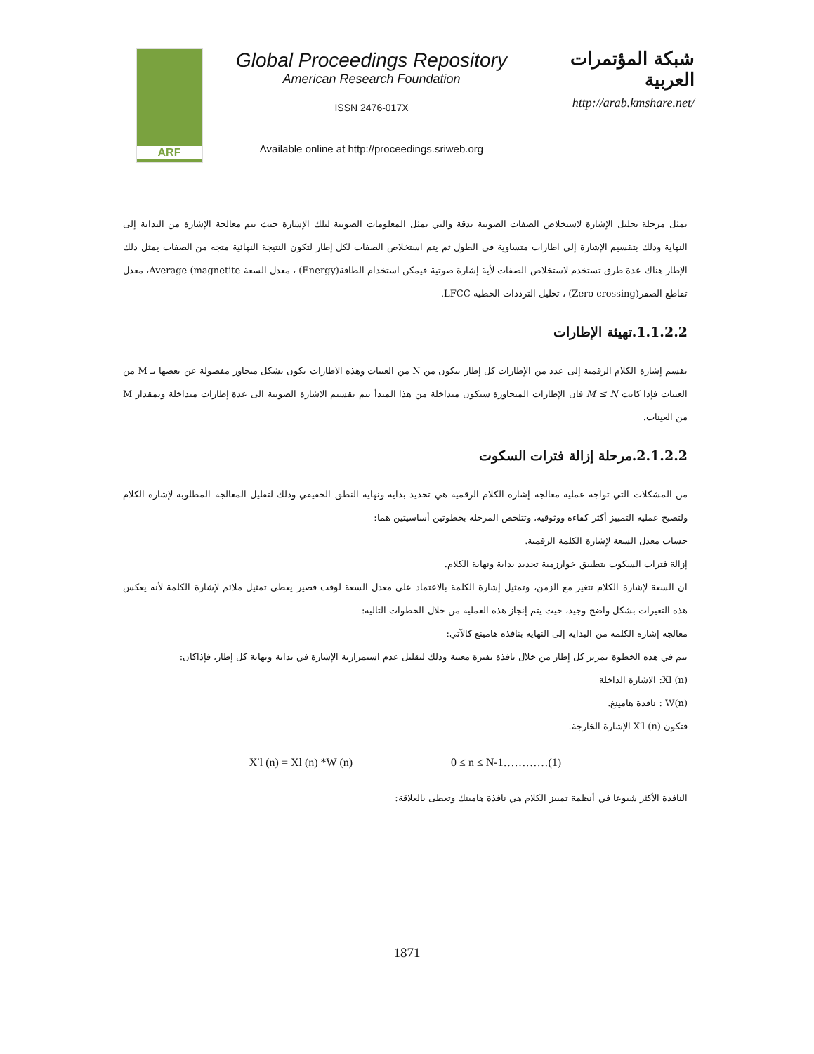ARF
Global Proceedings Repository
American Research Foundation
ISSN 2476-017X
Available online at http://proceedings.sriweb.org
شبكة المؤتمرات العربية
http://arab.kmshare.net/
تمثل مرحلة تحليل الإشارة لاستخلاص الصفات الصوتية بدقة والتي تمثل المعلومات الصوتية لتلك الإشارة حيث يتم معالجة الإشارة من البداية إلى النهاية وذلك بتقسيم الإشارة إلى اطارات متساوية في الطول ثم يتم استخلاص الصفات لكل إطار لتكون النتيجة النهائية متجه من الصفات يمثل ذلك الإطار هناك عدة طرق تستخدم لاستخلاص الصفات لأية إشارة صوتية فيمكن استخدام الطاقة(Energy) ، معدل السعة Average (magnetite، معدل تقاطع الصفر(Zero crossing) ، تحليل الترددات الخطية LFCC.
1.1.2.2.تهيئة الإطارات
تقسم إشارة الكلام الرقمية إلى عدد من الإطارات كل إطار يتكون من N من العينات وهذه الاطارات تكون بشكل متجاور مفصولة عن بعضها بـ M من العينات فإذا كانت M ≤ N فان الإطارات المتجاورة ستكون متداخلة من هذا المبدأ يتم تقسيم الاشارة الصوتية الى عدة إطارات متداخلة وبمقدار M من العينات.
2.1.2.2.مرحلة إزالة فترات السكوت
من المشكلات التي تواجه عملية معالجة إشارة الكلام الرقمية هي تحديد بداية ونهاية النطق الحقيقي وذلك لتقليل المعالجة المطلوبة لإشارة الكلام ولتصبح عملية التمييز أكثر كفاءة ووثوقيه، وتتلخص المرحلة بخطوتين أساسيتين هما:
حساب معدل السعة لإشارة الكلمة الرقمية.
إزالة فترات السكوت بتطبيق خوارزمية تحديد بداية ونهاية الكلام.
ان السعة لإشارة الكلام تتغير مع الزمن، وتمثيل إشارة الكلمة بالاعتماد على معدل السعة لوقت قصير يعطي تمثيل ملائم لإشارة الكلمة لأنه يعكس هذه التغيرات بشكل واضح وجيد، حيث يتم إنجاز هذه العملية من خلال الخطوات التالية:
معالجة إشارة الكلمة من البداية إلى النهاية بنافذة هامينغ كالآتي:
يتم في هذه الخطوة تمرير كل إطار من خلال نافذة بفترة معينة وذلك لتقليل عدم استمرارية الإشارة في بداية ونهاية كل إطار، فإذاكان:
Xl (n): الاشارة الداخلة
W(n) : نافذة هامينغ.
فتكون X′l (n) الإشارة الخارجة.
X′l (n) = Xl (n) *W (n) 0 ≤ n ≤ N-1…………(1)
النافذة الأكثر شيوعا في أنظمة تمييز الكلام هي نافذة هامينك وتعطى بالعلاقة:
1871